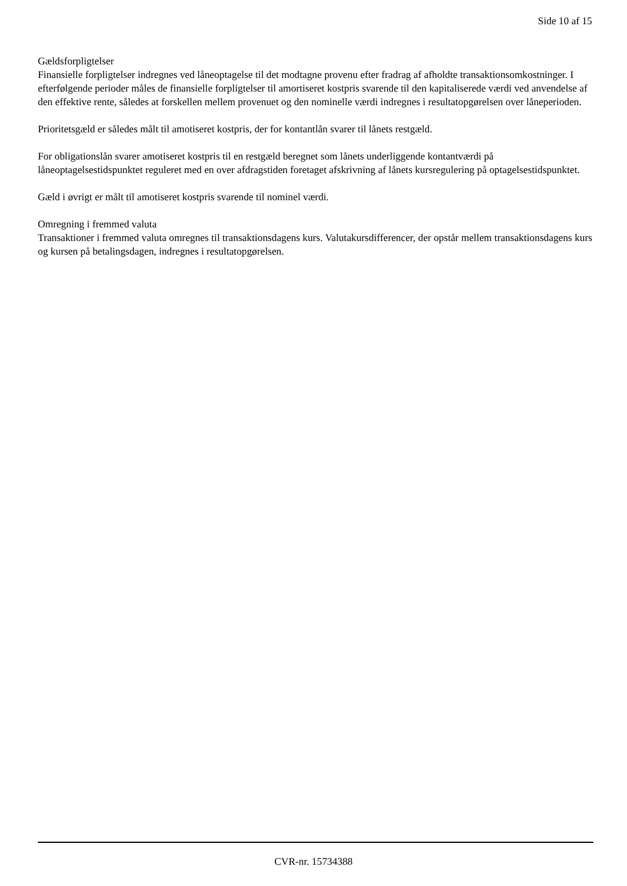Side 10 af 15
Gældsforpligtelser
Finansielle forpligtelser indregnes ved låneoptagelse til det modtagne provenu efter fradrag af afholdte transaktionsomkostninger. I efterfølgende perioder måles de finansielle forpligtelser til amortiseret kostpris svarende til den kapitaliserede værdi ved anvendelse af den effektive rente, således at forskellen mellem provenuet og den nominelle værdi indregnes i resultatopgørelsen over låneperioden.
Prioritetsgæld er således målt til amotiseret kostpris, der for kontantlån svarer til lånets restgæld.
For obligationslån svarer amotiseret kostpris til en restgæld beregnet som lånets underliggende kontantværdi på låneoptagelsestidspunktet reguleret med en over afdragstiden foretaget afskrivning af lånets kursregulering på optagelsestidspunktet.
Gæld i øvrigt er målt til amotiseret kostpris svarende til nominel værdi.
Omregning i fremmed valuta
Transaktioner i fremmed valuta omregnes til transaktionsdagens kurs. Valutakursdifferencer, der opstår mellem transaktionsdagens kurs og kursen på betalingsdagen, indregnes i resultatopgørelsen.
CVR-nr. 15734388